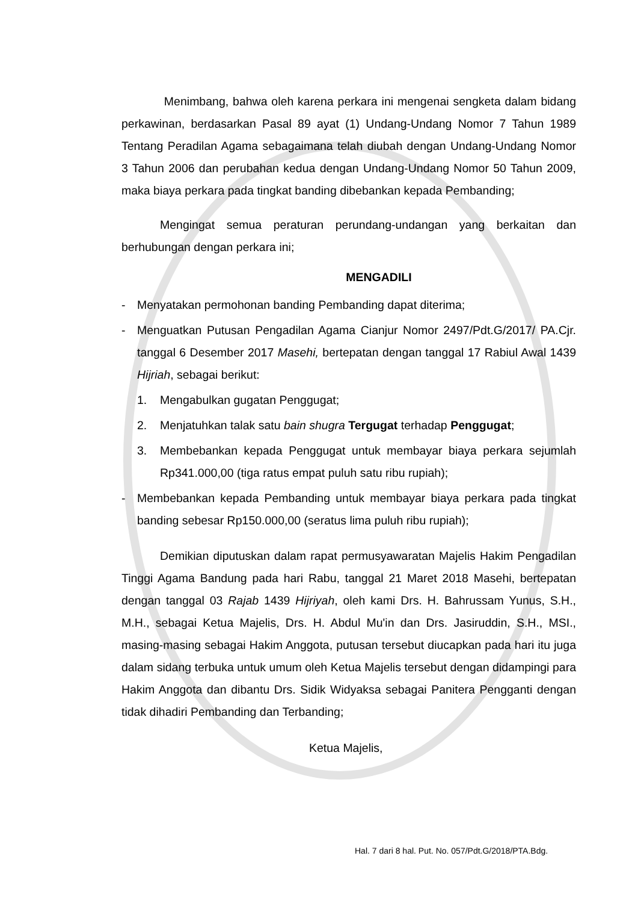Menimbang, bahwa oleh karena perkara ini mengenai sengketa dalam bidang perkawinan, berdasarkan Pasal 89 ayat (1) Undang-Undang Nomor 7 Tahun 1989 Tentang Peradilan Agama sebagaimana telah diubah dengan Undang-Undang Nomor 3 Tahun 2006 dan perubahan kedua dengan Undang-Undang Nomor 50 Tahun 2009, maka biaya perkara pada tingkat banding dibebankan kepada Pembanding;
Mengingat semua peraturan perundang-undangan yang berkaitan dan berhubungan dengan perkara ini;
MENGADILI
- Menyatakan permohonan banding Pembanding dapat diterima;
- Menguatkan Putusan Pengadilan Agama Cianjur Nomor 2497/Pdt.G/2017/ PA.Cjr. tanggal 6 Desember 2017 Masehi, bertepatan dengan tanggal 17 Rabiul Awal 1439 Hijriah, sebagai berikut:
1. Mengabulkan gugatan Penggugat;
2. Menjatuhkan talak satu bain shugra Tergugat terhadap Penggugat;
3. Membebankan kepada Penggugat untuk membayar biaya perkara sejumlah Rp341.000,00 (tiga ratus empat puluh satu ribu rupiah);
- Membebankan kepada Pembanding untuk membayar biaya perkara pada tingkat banding sebesar Rp150.000,00 (seratus lima puluh ribu rupiah);
Demikian diputuskan dalam rapat permusyawaratan Majelis Hakim Pengadilan Tinggi Agama Bandung pada hari Rabu, tanggal 21 Maret 2018 Masehi, bertepatan dengan tanggal 03 Rajab 1439 Hijriyah, oleh kami Drs. H. Bahrussam Yunus, S.H., M.H., sebagai Ketua Majelis, Drs. H. Abdul Mu'in dan Drs. Jasiruddin, S.H., MSI., masing-masing sebagai Hakim Anggota, putusan tersebut diucapkan pada hari itu juga dalam sidang terbuka untuk umum oleh Ketua Majelis tersebut dengan didampingi para Hakim Anggota dan dibantu Drs. Sidik Widyaksa sebagai Panitera Pengganti dengan tidak dihadiri Pembanding dan Terbanding;
Ketua Majelis,
Hal. 7 dari 8 hal. Put. No. 057/Pdt.G/2018/PTA.Bdg.